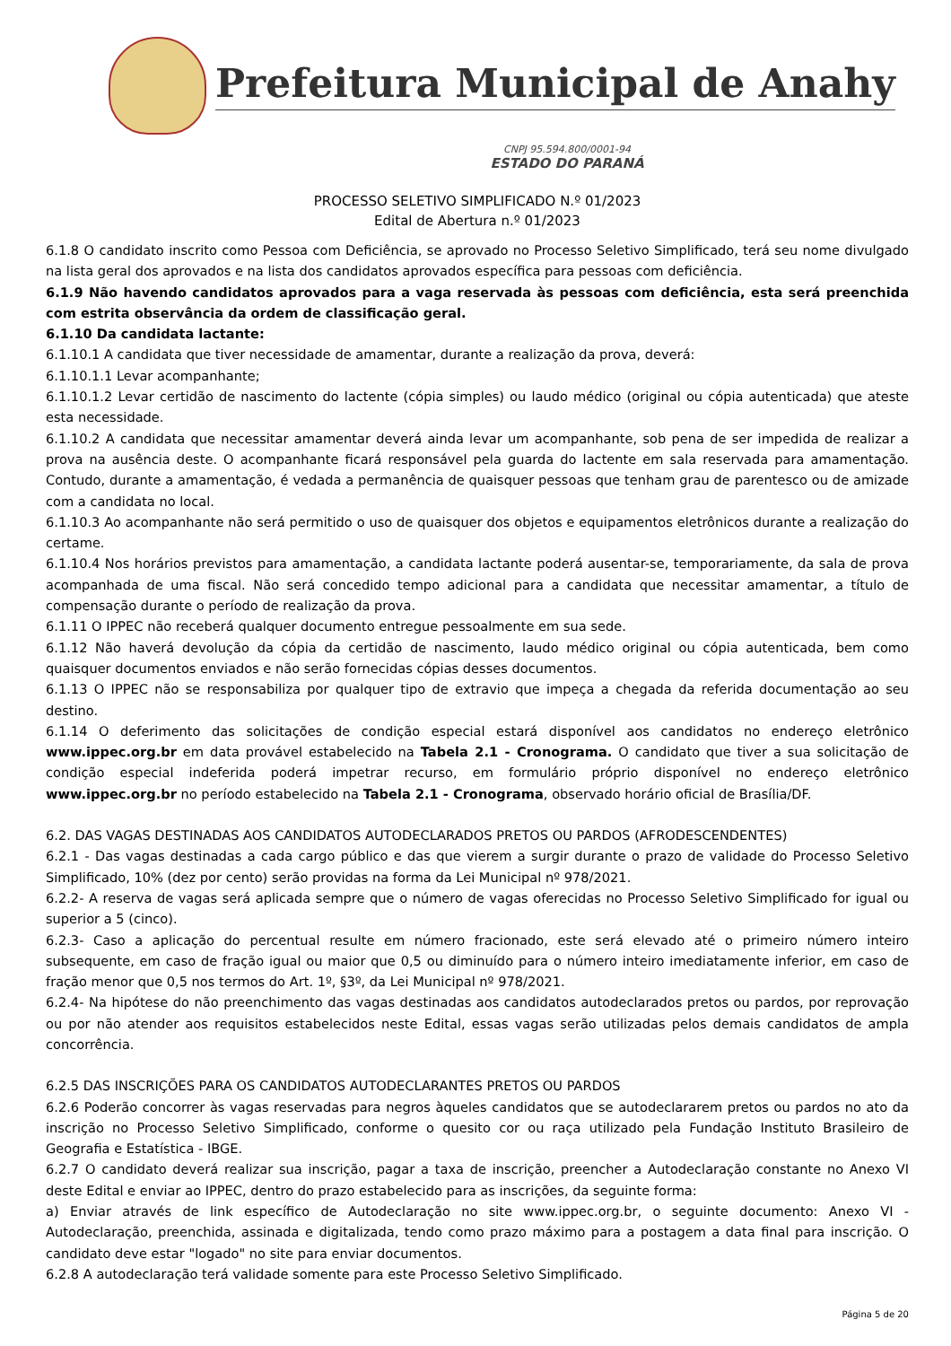Prefeitura Municipal de Anahy
CNPJ 95.594.800/0001-94
ESTADO DO PARANÁ
PROCESSO SELETIVO SIMPLIFICADO N.º 01/2023
Edital de Abertura n.º 01/2023
6.1.8 O candidato inscrito como Pessoa com Deficiência, se aprovado no Processo Seletivo Simplificado, terá seu nome divulgado na lista geral dos aprovados e na lista dos candidatos aprovados específica para pessoas com deficiência.
6.1.9 Não havendo candidatos aprovados para a vaga reservada às pessoas com deficiência, esta será preenchida com estrita observância da ordem de classificação geral.
6.1.10 Da candidata lactante:
6.1.10.1 A candidata que tiver necessidade de amamentar, durante a realização da prova, deverá:
6.1.10.1.1 Levar acompanhante;
6.1.10.1.2 Levar certidão de nascimento do lactente (cópia simples) ou laudo médico (original ou cópia autenticada) que ateste esta necessidade.
6.1.10.2 A candidata que necessitar amamentar deverá ainda levar um acompanhante, sob pena de ser impedida de realizar a prova na ausência deste. O acompanhante ficará responsável pela guarda do lactente em sala reservada para amamentação. Contudo, durante a amamentação, é vedada a permanência de quaisquer pessoas que tenham grau de parentesco ou de amizade com a candidata no local.
6.1.10.3 Ao acompanhante não será permitido o uso de quaisquer dos objetos e equipamentos eletrônicos durante a realização do certame.
6.1.10.4 Nos horários previstos para amamentação, a candidata lactante poderá ausentar-se, temporariamente, da sala de prova acompanhada de uma fiscal. Não será concedido tempo adicional para a candidata que necessitar amamentar, a título de compensação durante o período de realização da prova.
6.1.11 O IPPEC não receberá qualquer documento entregue pessoalmente em sua sede.
6.1.12 Não haverá devolução da cópia da certidão de nascimento, laudo médico original ou cópia autenticada, bem como quaisquer documentos enviados e não serão fornecidas cópias desses documentos.
6.1.13 O IPPEC não se responsabiliza por qualquer tipo de extravio que impeça a chegada da referida documentação ao seu destino.
6.1.14 O deferimento das solicitações de condição especial estará disponível aos candidatos no endereço eletrônico www.ippec.org.br em data provável estabelecido na Tabela 2.1 - Cronograma. O candidato que tiver a sua solicitação de condição especial indeferida poderá impetrar recurso, em formulário próprio disponível no endereço eletrônico www.ippec.org.br no período estabelecido na Tabela 2.1 - Cronograma, observado horário oficial de Brasília/DF.
6.2. DAS VAGAS DESTINADAS AOS CANDIDATOS AUTODECLARADOS PRETOS OU PARDOS (AFRODESCENDENTES)
6.2.1 - Das vagas destinadas a cada cargo público e das que vierem a surgir durante o prazo de validade do Processo Seletivo Simplificado, 10% (dez por cento) serão providas na forma da Lei Municipal nº 978/2021.
6.2.2- A reserva de vagas será aplicada sempre que o número de vagas oferecidas no Processo Seletivo Simplificado for igual ou superior a 5 (cinco).
6.2.3- Caso a aplicação do percentual resulte em número fracionado, este será elevado até o primeiro número inteiro subsequente, em caso de fração igual ou maior que 0,5 ou diminuído para o número inteiro imediatamente inferior, em caso de fração menor que 0,5 nos termos do Art. 1º, §3º, da Lei Municipal nº 978/2021.
6.2.4- Na hipótese do não preenchimento das vagas destinadas aos candidatos autodeclarados pretos ou pardos, por reprovação ou por não atender aos requisitos estabelecidos neste Edital, essas vagas serão utilizadas pelos demais candidatos de ampla concorrência.
6.2.5 DAS INSCRIÇÕES PARA OS CANDIDATOS AUTODECLARANTES PRETOS OU PARDOS
6.2.6 Poderão concorrer às vagas reservadas para negros àqueles candidatos que se autodeclararem pretos ou pardos no ato da inscrição no Processo Seletivo Simplificado, conforme o quesito cor ou raça utilizado pela Fundação Instituto Brasileiro de Geografia e Estatística - IBGE.
6.2.7 O candidato deverá realizar sua inscrição, pagar a taxa de inscrição, preencher a Autodeclaração constante no Anexo VI deste Edital e enviar ao IPPEC, dentro do prazo estabelecido para as inscrições, da seguinte forma:
a) Enviar através de link específico de Autodeclaração no site www.ippec.org.br, o seguinte documento: Anexo VI - Autodeclaração, preenchida, assinada e digitalizada, tendo como prazo máximo para a postagem a data final para inscrição. O candidato deve estar "logado" no site para enviar documentos.
6.2.8 A autodeclaração terá validade somente para este Processo Seletivo Simplificado.
Página 5 de 20